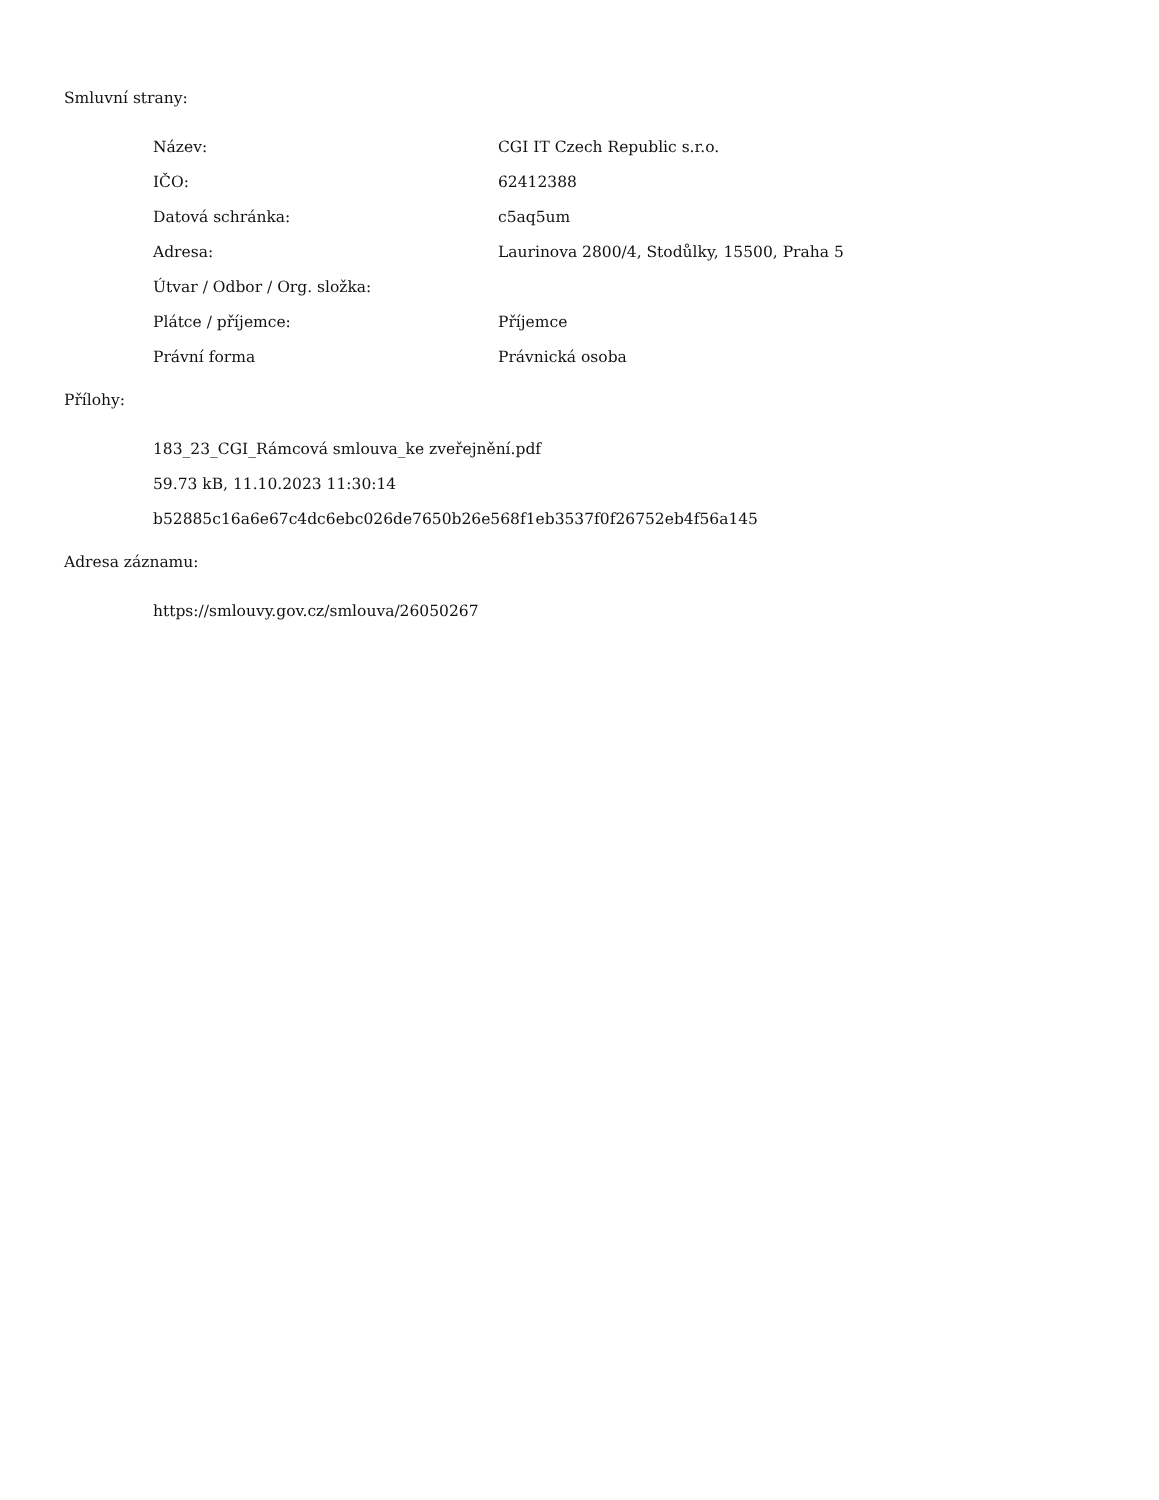Smluvní strany:
| Název: | CGI IT Czech Republic s.r.o. |
| IČO: | 62412388 |
| Datová schránka: | c5aq5um |
| Adresa: | Laurinova 2800/4, Stodůlky, 15500, Praha 5 |
| Útvar / Odbor / Org. složka: | |
| Plátce / příjemce: | Příjemce |
| Právní forma | Právnická osoba |
Přílohy:
183_23_CGI_Rámcová smlouva_ke zveřejnění.pdf
59.73 kB, 11.10.2023 11:30:14
b52885c16a6e67c4dc6ebc026de7650b26e568f1eb3537f0f26752eb4f56a145
Adresa záznamu:
https://smlouvy.gov.cz/smlouva/26050267